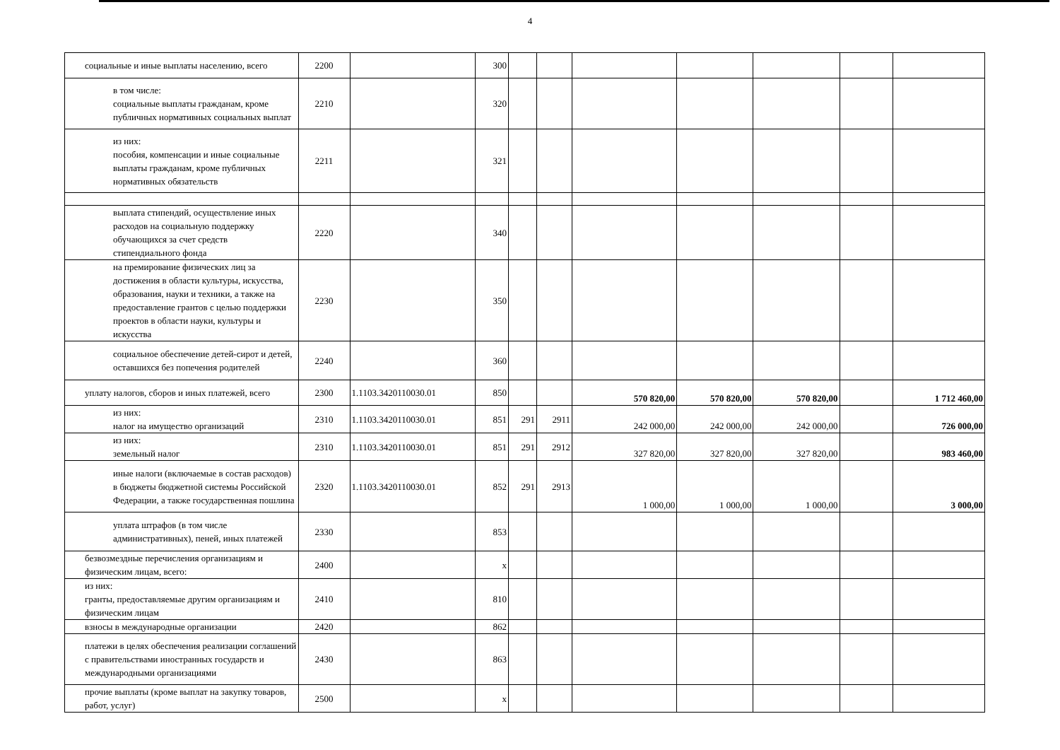4
| социальные и иные выплаты населению, всего | 2200 | | 300 | | | | | | | |
| в том числе: социальные выплаты гражданам, кроме публичных нормативных социальных выплат | 2210 | | 320 | | | | | | | |
| из них: пособия, компенсации и иные социальные выплаты гражданам, кроме публичных нормативных обязательств | 2211 | | 321 | | | | | | | |
| выплата стипендий, осуществление иных расходов на социальную поддержку обучающихся за счет средств стипендиального фонда | 2220 | | 340 | | | | | | | |
| на премирование физических лиц за достижения в области культуры, искусства, образования, науки и техники, а также на предоставление грантов с целью поддержки проектов в области науки, культуры и искусства | 2230 | | 350 | | | | | | | |
| социальное обеспечение детей-сирот и детей, оставшихся без попечения родителей | 2240 | | 360 | | | | | | | |
| уплату налогов, сборов и иных платежей, всего | 2300 | 1.1103.3420110030.01 | 850 | | | 570 820,00 | 570 820,00 | 570 820,00 | | 1 712 460,00 |
| из них: налог на имущество организаций | 2310 | 1.1103.3420110030.01 | 851 | 291 | 2911 | 242 000,00 | 242 000,00 | 242 000,00 | | 726 000,00 |
| из них: земельный налог | 2310 | 1.1103.3420110030.01 | 851 | 291 | 2912 | 327 820,00 | 327 820,00 | 327 820,00 | | 983 460,00 |
| иные налоги (включаемые в состав расходов) в бюджеты бюджетной системы Российской Федерации, а также государственная пошлина | 2320 | 1.1103.3420110030.01 | 852 | 291 | 2913 | 1 000,00 | 1 000,00 | 1 000,00 | | 3 000,00 |
| уплата штрафов (в том числе административных), пеней, иных платежей | 2330 | | 853 | | | | | | | |
| безвозмездные перечисления организациям и физическим лицам, всего: | 2400 | | x | | | | | | | |
| из них: гранты, предоставляемые другим организациям и физическим лицам | 2410 | | 810 | | | | | | | |
| взносы в международные организации | 2420 | | 862 | | | | | | | |
| платежи в целях обеспечения реализации соглашений с правительствами иностранных государств и международными организациями | 2430 | | 863 | | | | | | | |
| прочие выплаты (кроме выплат на закупку товаров, работ, услуг) | 2500 | | x | | | | | | | |